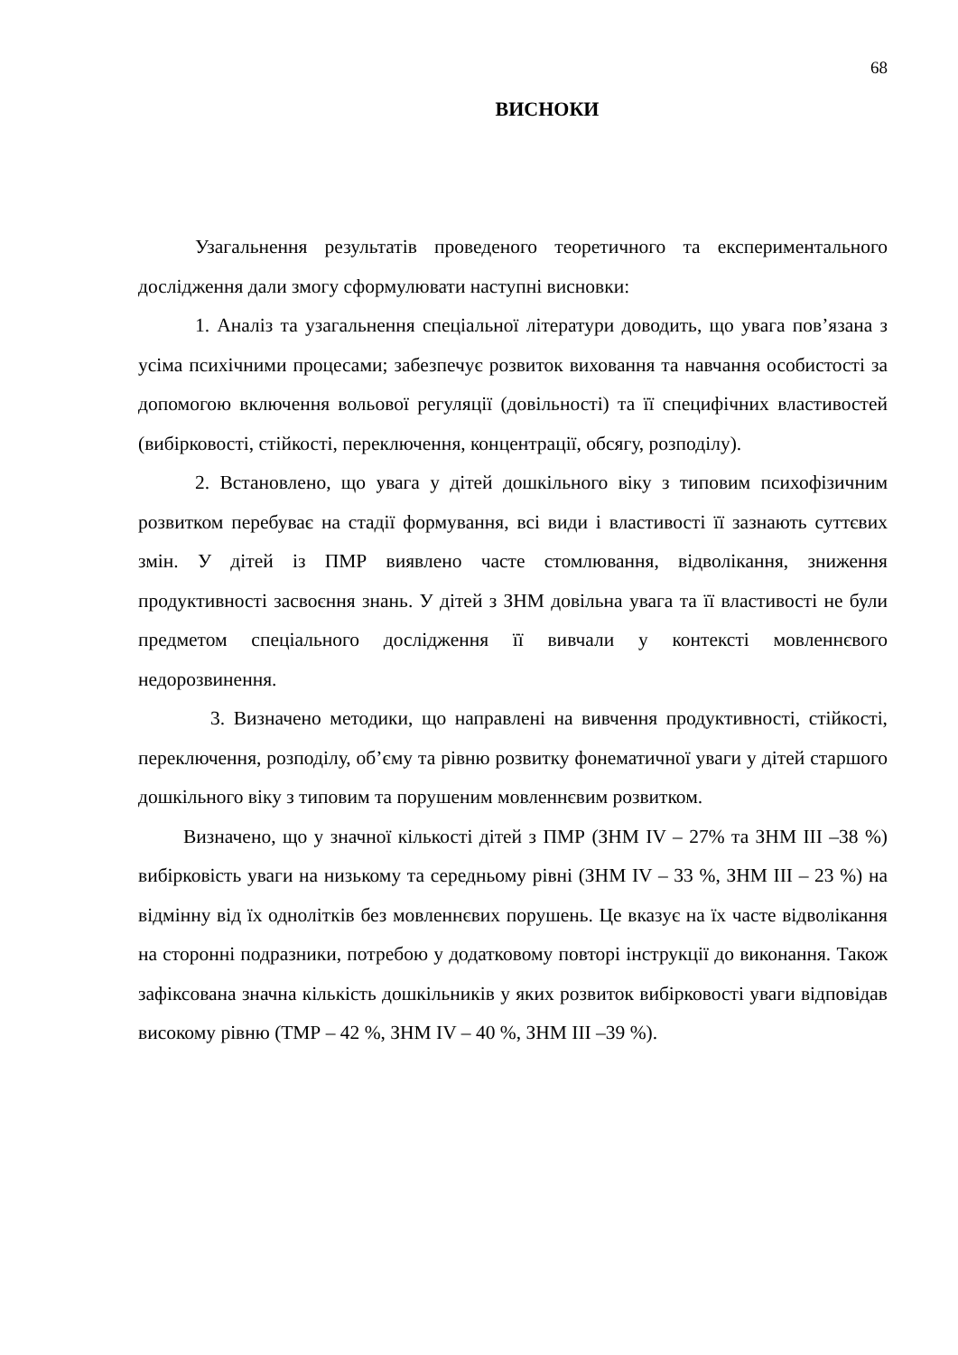68
ВИСНОКИ
Узагальнення результатів проведеного теоретичного та експериментального дослідження дали змогу сформулювати наступні висновки:
1. Аналіз та узагальнення спеціальної літератури доводить, що увага пов’язана з усіма психічними процесами; забезпечує розвиток виховання та навчання особистості за допомогою включення вольової регуляції (довільності) та її специфічних властивостей (вибірковості, стійкості, переключення, концентрації, обсягу, розподілу).
2. Встановлено, що увага у дітей дошкільного віку з типовим психофізичним розвитком перебуває на стадії формування, всі види і властивості її зазнають суттєвих змін. У дітей із ПМР виявлено часте стомлювання, відволікання, зниження продуктивності засвоєння знань. У дітей з ЗНМ довільна увага та її властивості не були предметом спеціального дослідження її вивчали у контексті мовленнєвого недорозвинення.
3. Визначено методики, що направлені на вивчення продуктивності, стійкості, переключення, розподілу, об’єму та рівню розвитку фонематичної уваги у дітей старшого дошкільного віку з типовим та порушеним мовленнєвим розвитком.
Визначено, що у значної кількості дітей з ПМР (ЗНМ IV – 27% та ЗНМ ІІІ –38 %) вибірковість уваги на низькому та середньому рівні (ЗНМ IV – 33 %, ЗНМ ІІІ – 23 %) на відмінну від їх однолітків без мовленнєвих порушень. Це вказує на їх часте відволікання на сторонні подразники, потребою у додатковому повторі інструкції до виконання. Також зафіксована значна кількість дошкільників у яких розвиток вибірковості уваги відповідав високому рівню (ТМР – 42 %, ЗНМ IV – 40 %, ЗНМ ІІІ –39 %).